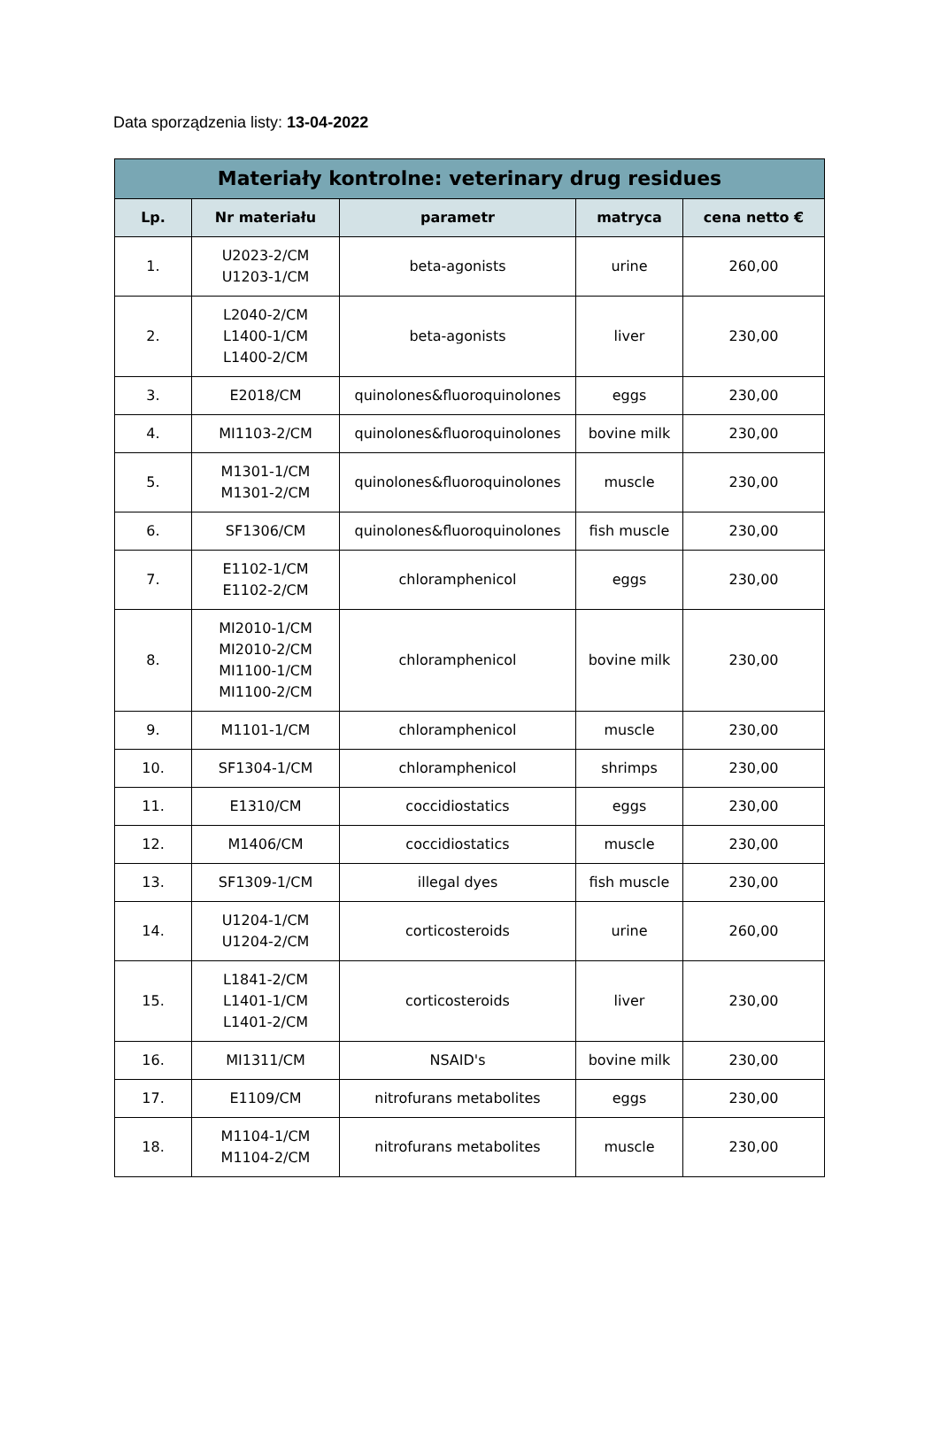Data sporządzenia listy: 13-04-2022
| Materiały kontrolne: veterinary drug residues | | | | |
| --- | --- | --- | --- | --- |
| Lp. | Nr materiału | parametr | matryca | cena netto € |
| 1. | U2023-2/CM U1203-1/CM | beta-agonists | urine | 260,00 |
| 2. | L2040-2/CM L1400-1/CM L1400-2/CM | beta-agonists | liver | 230,00 |
| 3. | E2018/CM | quinolones&fluoroquinolones | eggs | 230,00 |
| 4. | MI1103-2/CM | quinolones&fluoroquinolones | bovine milk | 230,00 |
| 5. | M1301-1/CM M1301-2/CM | quinolones&fluoroquinolones | muscle | 230,00 |
| 6. | SF1306/CM | quinolones&fluoroquinolones | fish muscle | 230,00 |
| 7. | E1102-1/CM E1102-2/CM | chloramphenicol | eggs | 230,00 |
| 8. | MI2010-1/CM MI2010-2/CM MI1100-1/CM MI1100-2/CM | chloramphenicol | bovine milk | 230,00 |
| 9. | M1101-1/CM | chloramphenicol | muscle | 230,00 |
| 10. | SF1304-1/CM | chloramphenicol | shrimps | 230,00 |
| 11. | E1310/CM | coccidiostatics | eggs | 230,00 |
| 12. | M1406/CM | coccidiostatics | muscle | 230,00 |
| 13. | SF1309-1/CM | illegal dyes | fish muscle | 230,00 |
| 14. | U1204-1/CM U1204-2/CM | corticosteroids | urine | 260,00 |
| 15. | L1841-2/CM L1401-1/CM L1401-2/CM | corticosteroids | liver | 230,00 |
| 16. | MI1311/CM | NSAID's | bovine milk | 230,00 |
| 17. | E1109/CM | nitrofurans metabolites | eggs | 230,00 |
| 18. | M1104-1/CM M1104-2/CM | nitrofurans metabolites | muscle | 230,00 |